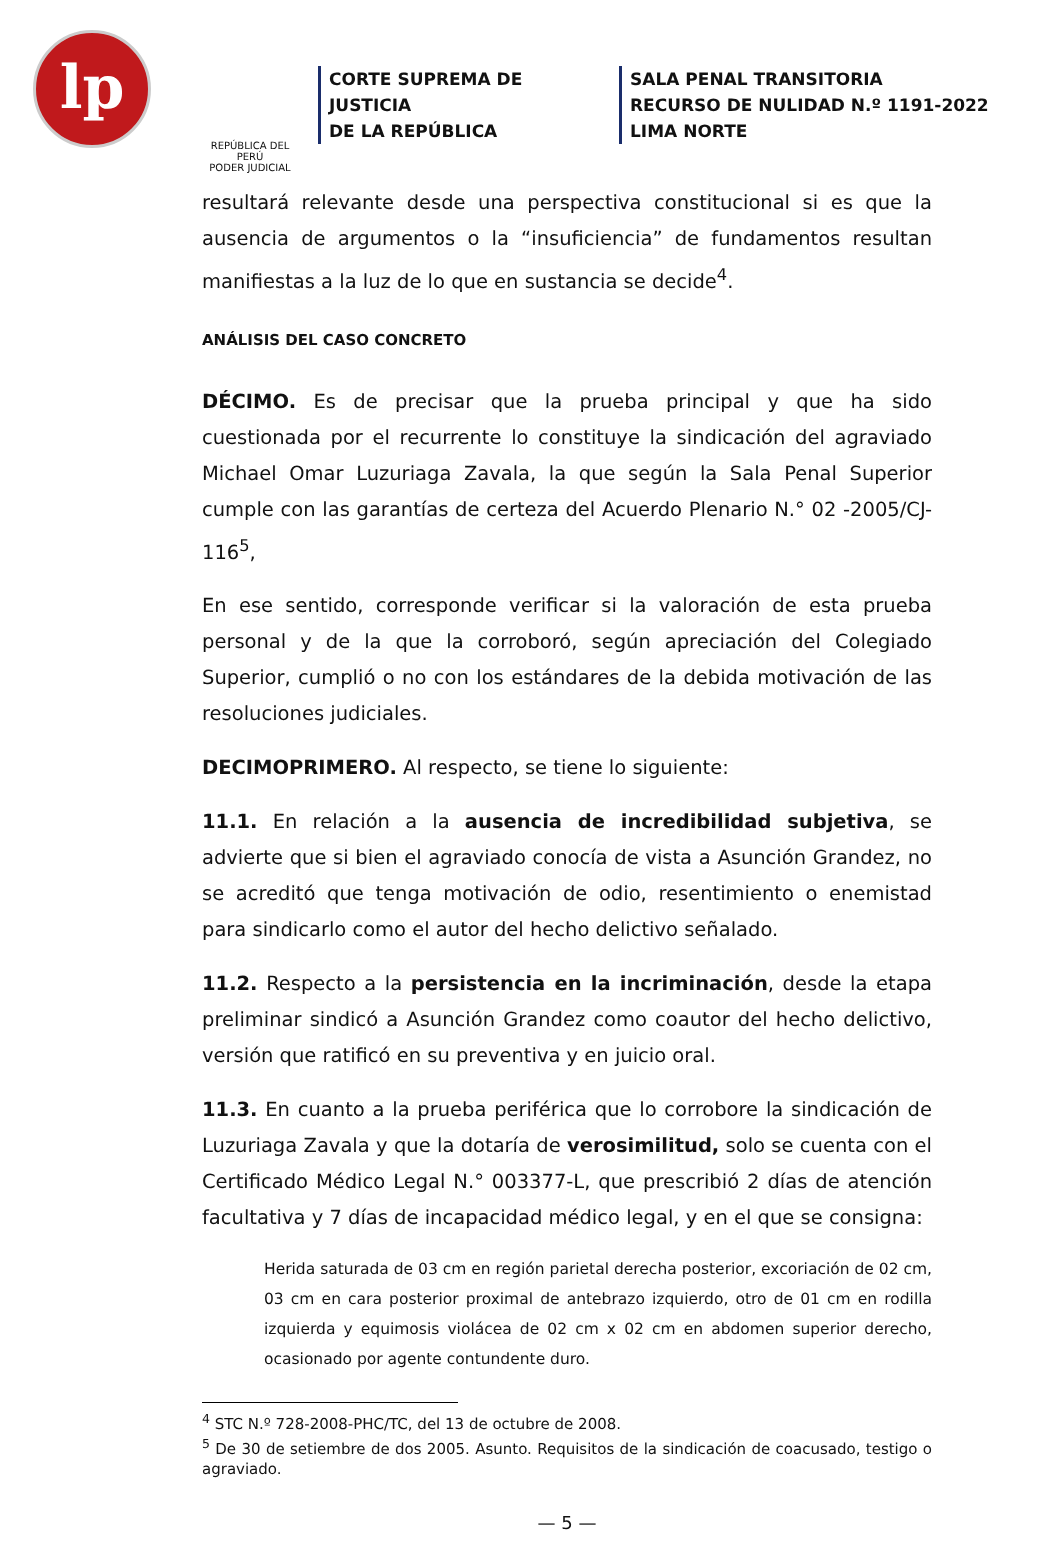lp
REPÚBLICA DEL PERÚ
PODER JUDICIAL
CORTE SUPREMA DE JUSTICIA
DE LA REPÚBLICA
SALA PENAL TRANSITORIA
RECURSO DE NULIDAD N.º 1191-2022
LIMA NORTE
resultará relevante desde una perspectiva constitucional si es que la ausencia de argumentos o la “insuficiencia” de fundamentos resultan manifiestas a la luz de lo que en sustancia se decide<sup>4</sup>.
ANÁLISIS DEL CASO CONCRETO
DÉCIMO. Es de precisar que la prueba principal y que ha sido cuestionada por el recurrente lo constituye la sindicación del agraviado Michael Omar Luzuriaga Zavala, la que según la Sala Penal Superior cumple con las garantías de certeza del Acuerdo Plenario N.° 02 -2005/CJ-116<sup>5</sup>,
En ese sentido, corresponde verificar si la valoración de esta prueba personal y de la que la corroboró, según apreciación del Colegiado Superior, cumplió o no con los estándares de la debida motivación de las resoluciones judiciales.
DECIMOPRIMERO. Al respecto, se tiene lo siguiente:
11.1. En relación a la ausencia de incredibilidad subjetiva, se advierte que si bien el agraviado conocía de vista a Asunción Grandez, no se acreditó que tenga motivación de odio, resentimiento o enemistad para sindicarlo como el autor del hecho delictivo señalado.
11.2. Respecto a la persistencia en la incriminación, desde la etapa preliminar sindicó a Asunción Grandez como coautor del hecho delictivo, versión que ratificó en su preventiva y en juicio oral.
11.3. En cuanto a la prueba periférica que lo corrobore la sindicación de Luzuriaga Zavala y que la dotaría de verosimilitud, solo se cuenta con el Certificado Médico Legal N.° 003377-L, que prescribió 2 días de atención facultativa y 7 días de incapacidad médico legal, y en el que se consigna:
Herida saturada de 03 cm en región parietal derecha posterior, excoriación de 02 cm, 03 cm en cara posterior proximal de antebrazo izquierdo, otro de 01 cm en rodilla izquierda y equimosis violácea de 02 cm x 02 cm en abdomen superior derecho, ocasionado por agente contundente duro.
<sup>4</sup> STC N.º 728-2008-PHC/TC, del 13 de octubre de 2008.
<sup>5</sup> De 30 de setiembre de dos 2005. Asunto. Requisitos de la sindicación de coacusado, testigo o agraviado.
— 5 —